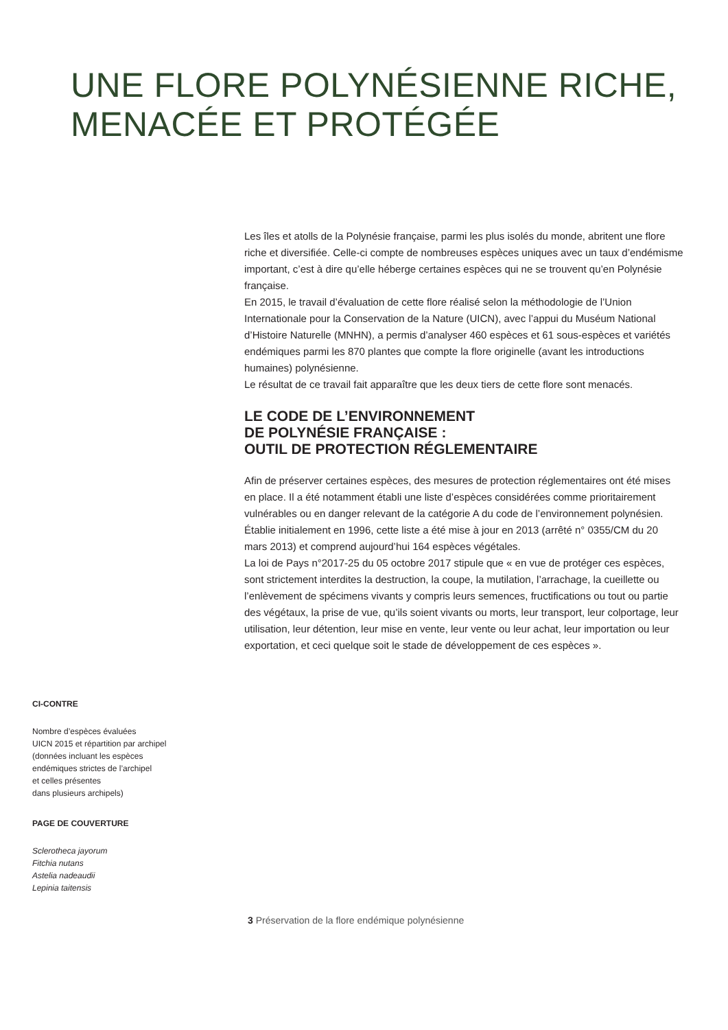UNE FLORE POLYNÉSIENNE RICHE,
MENACÉE ET PROTÉGÉE
Les îles et atolls de la Polynésie française, parmi les plus isolés du monde, abritent une flore riche et diversifiée. Celle-ci compte de nombreuses espèces uniques avec un taux d’endémisme important, c’est à dire qu’elle héberge certaines espèces qui ne se trouvent qu’en Polynésie française.
En 2015, le travail d’évaluation de cette flore réalisé selon la méthodologie de l’Union Internationale pour la Conservation de la Nature (UICN), avec l’appui du Muséum National d’Histoire Naturelle (MNHN), a permis d’analyser 460 espèces et 61 sous-espèces et variétés endémiques parmi les 870 plantes que compte la flore originelle (avant les introductions humaines) polynésienne.
Le résultat de ce travail fait apparaître que les deux tiers de cette flore sont menacés.
LE CODE DE L’ENVIRONNEMENT
DE POLYNÉSIE FRANÇAISE :
OUTIL DE PROTECTION RÉGLEMENTAIRE
Afin de préserver certaines espèces, des mesures de protection réglementaires ont été mises en place. Il a été notamment établi une liste d’espèces considérées comme prioritairement vulnérables ou en danger relevant de la catégorie A du code de l’environnement polynésien.
Établie initialement en 1996, cette liste a été mise à jour en 2013 (arrêté n° 0355/CM du 20 mars 2013) et comprend aujourd’hui 164 espèces végétales.
La loi de Pays n°2017-25 du 05 octobre 2017 stipule que « en vue de protéger ces espèces, sont strictement interdites la destruction, la coupe, la mutilation, l’arrachage, la cueillette ou l’enlèvement de spécimens vivants y compris leurs semences, fructifications ou tout ou partie des végétaux, la prise de vue, qu’ils soient vivants ou morts, leur transport, leur colportage, leur utilisation, leur détention, leur mise en vente, leur vente ou leur achat, leur importation ou leur exportation, et ceci quelque soit le stade de développement de ces espèces ».
CI-CONTRE
Nombre d’espèces évaluées
UICN 2015 et répartition par archipel
(données incluant les espèces
endémiques strictes de l’archipel
et celles présentes
dans plusieurs archipels)
PAGE DE COUVERTURE
Sclerotheca jayorum
Fitchia nutans
Astelia nadeaudii
Lepinia taitensis
3 Préservation de la flore endémique polynésienne